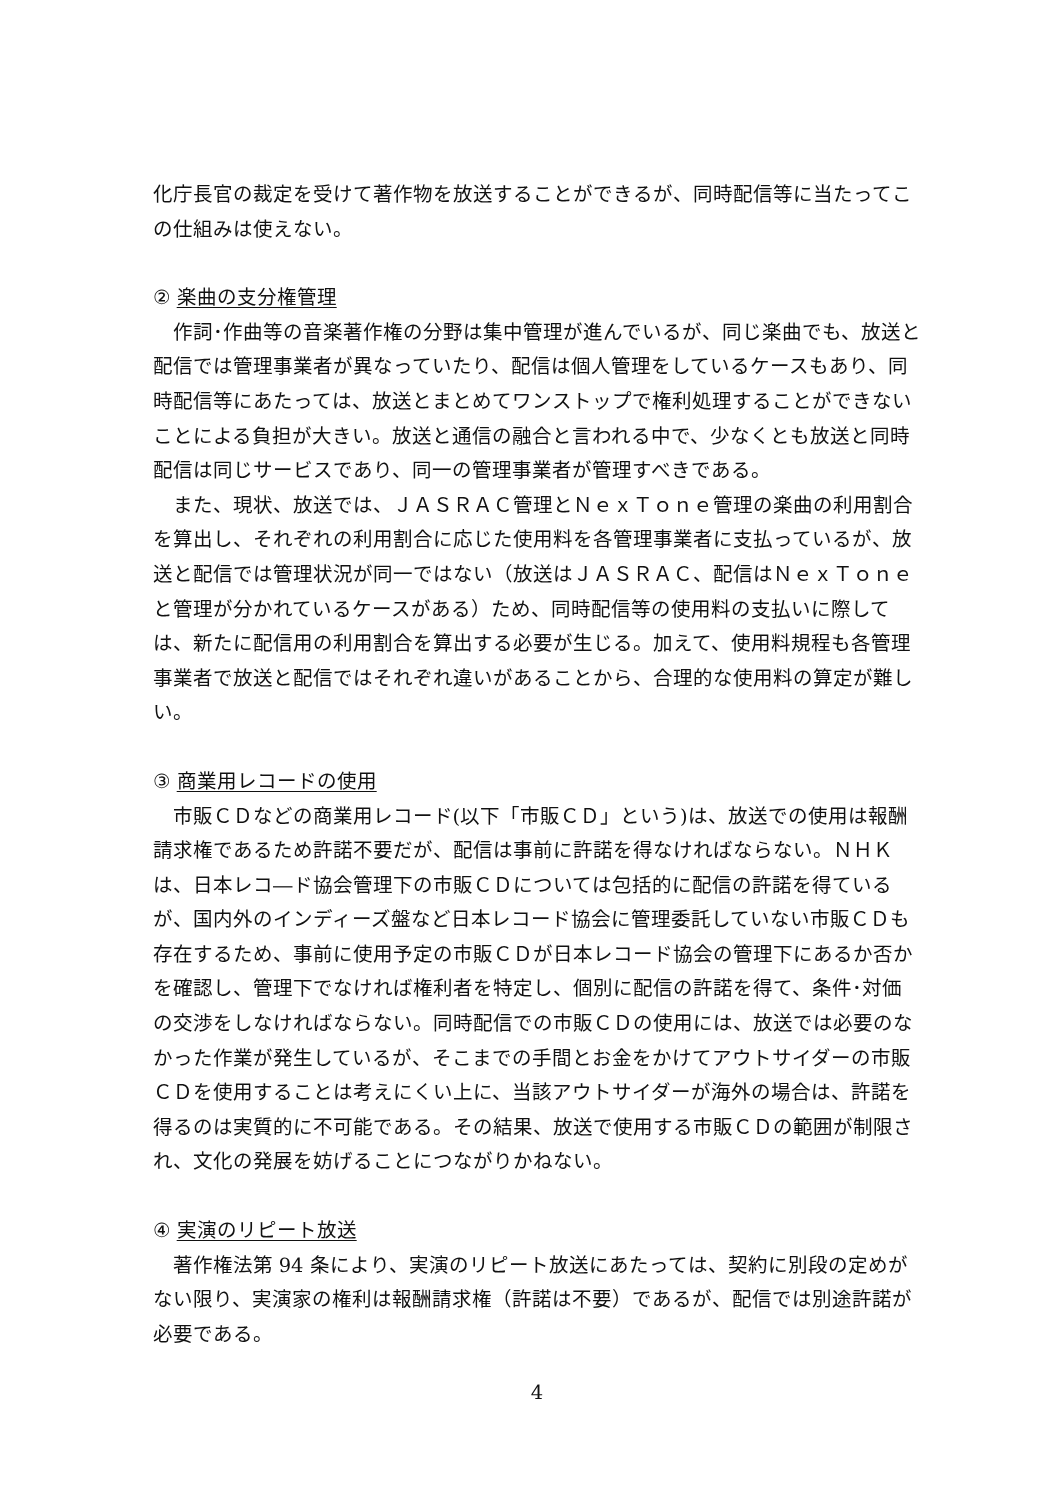化庁長官の裁定を受けて著作物を放送することができるが、同時配信等に当たってこの仕組みは使えない。
② 楽曲の支分権管理
作詞･作曲等の音楽著作権の分野は集中管理が進んでいるが、同じ楽曲でも、放送と配信では管理事業者が異なっていたり、配信は個人管理をしているケースもあり、同時配信等にあたっては、放送とまとめてワンストップで権利処理することができないことによる負担が大きい。放送と通信の融合と言われる中で、少なくとも放送と同時配信は同じサービスであり、同一の管理事業者が管理すべきである。
また、現状、放送では、ＪＡＳＲＡＣ管理とＮｅｘＴｏｎｅ管理の楽曲の利用割合を算出し、それぞれの利用割合に応じた使用料を各管理事業者に支払っているが、放送と配信では管理状況が同一ではない（放送はＪＡＳＲＡＣ、配信はＮｅｘＴｏｎｅと管理が分かれているケースがある）ため、同時配信等の使用料の支払いに際しては、新たに配信用の利用割合を算出する必要が生じる。加えて、使用料規程も各管理事業者で放送と配信ではそれぞれ違いがあることから、合理的な使用料の算定が難しい。
③ 商業用レコードの使用
市販ＣＤなどの商業用レコード(以下「市販ＣＤ」という)は、放送での使用は報酬請求権であるため許諾不要だが、配信は事前に許諾を得なければならない。ＮＨＫは、日本レコ―ド協会管理下の市販ＣＤについては包括的に配信の許諾を得ているが、国内外のインディーズ盤など日本レコード協会に管理委託していない市販ＣＤも存在するため、事前に使用予定の市販ＣＤが日本レコード協会の管理下にあるか否かを確認し、管理下でなければ権利者を特定し、個別に配信の許諾を得て、条件･対価の交渉をしなければならない。同時配信での市販ＣＤの使用には、放送では必要のなかった作業が発生しているが、そこまでの手間とお金をかけてアウトサイダーの市販ＣＤを使用することは考えにくい上に、当該アウトサイダーが海外の場合は、許諾を得るのは実質的に不可能である。その結果、放送で使用する市販ＣＤの範囲が制限され、文化の発展を妨げることにつながりかねない。
④ 実演のリピート放送
著作権法第 94 条により、実演のリピート放送にあたっては、契約に別段の定めがない限り、実演家の権利は報酬請求権（許諾は不要）であるが、配信では別途許諾が必要である。
4